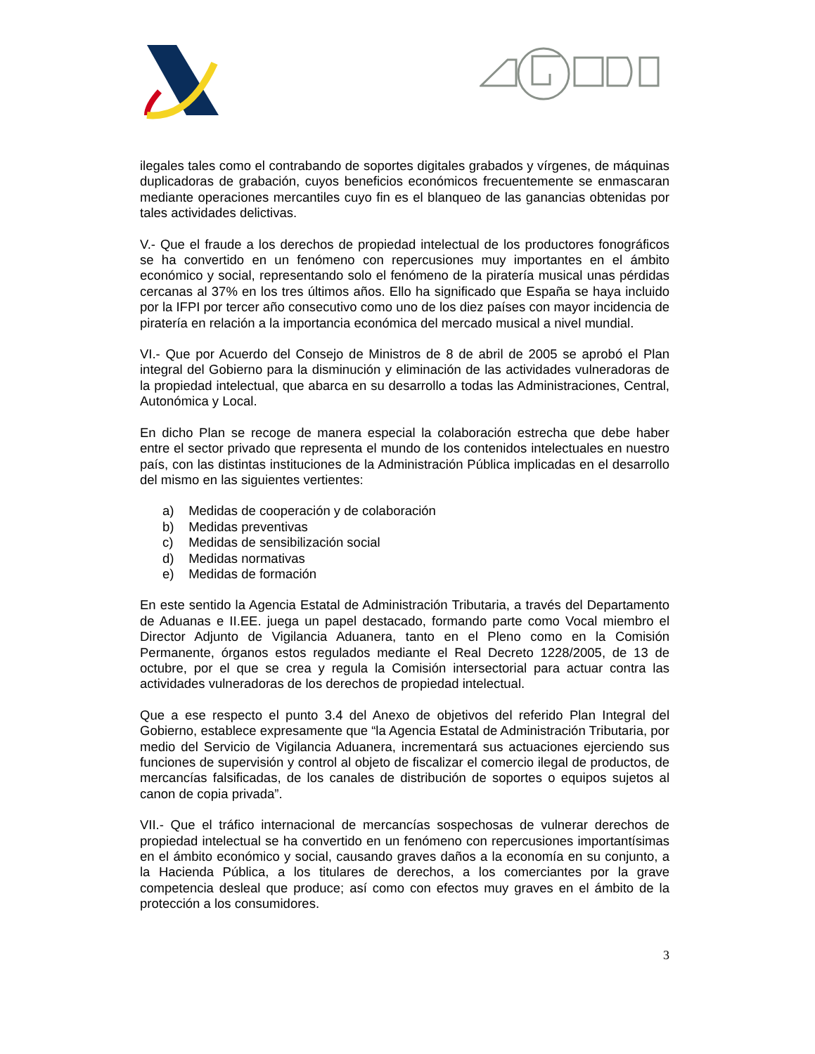ilegales tales como el contrabando de soportes digitales grabados y vírgenes, de máquinas duplicadoras de grabación, cuyos beneficios económicos frecuentemente se enmascaran mediante operaciones mercantiles cuyo fin es el blanqueo de las ganancias obtenidas por tales actividades delictivas.
V.- Que el fraude a los derechos de propiedad intelectual de los productores fonográficos se ha convertido en un fenómeno con repercusiones muy importantes en el ámbito económico y social, representando solo el fenómeno de la piratería musical unas pérdidas cercanas al 37% en los tres últimos años. Ello ha significado que España se haya incluido por la IFPI por tercer año consecutivo como uno de los diez países con mayor incidencia de piratería en relación a la importancia económica del mercado musical a nivel mundial.
VI.- Que por Acuerdo del Consejo de Ministros de 8 de abril de 2005 se aprobó el Plan integral del Gobierno para la disminución y eliminación de las actividades vulneradoras de la propiedad intelectual, que abarca en su desarrollo a todas las Administraciones, Central, Autonómica y Local.
En dicho Plan se recoge de manera especial la colaboración estrecha que debe haber entre el sector privado que representa el mundo de los contenidos intelectuales en nuestro país, con las distintas instituciones de la Administración Pública implicadas en el desarrollo del mismo en las siguientes vertientes:
a) Medidas de cooperación y de colaboración
b) Medidas preventivas
c) Medidas de sensibilización social
d) Medidas normativas
e) Medidas de formación
En este sentido la Agencia Estatal de Administración Tributaria, a través del Departamento de Aduanas e II.EE. juega un papel destacado, formando parte como Vocal miembro el Director Adjunto de Vigilancia Aduanera, tanto en el Pleno como en la Comisión Permanente, órganos estos regulados mediante el Real Decreto 1228/2005, de 13 de octubre, por el que se crea y regula la Comisión intersectorial para actuar contra las actividades vulneradoras de los derechos de propiedad intelectual.
Que a ese respecto el punto 3.4 del Anexo de objetivos del referido Plan Integral del Gobierno, establece expresamente que “la Agencia Estatal de Administración Tributaria, por medio del Servicio de Vigilancia Aduanera, incrementará sus actuaciones ejerciendo sus funciones de supervisión y control al objeto de fiscalizar el comercio ilegal de productos, de mercancías falsificadas, de los canales de distribución de soportes o equipos sujetos al canon de copia privada”.
VII.- Que el tráfico internacional de mercancías sospechosas de vulnerar derechos de propiedad intelectual se ha convertido en un fenómeno con repercusiones importantísimas en el ámbito económico y social, causando graves daños a la economía en su conjunto, a la Hacienda Pública, a los titulares de derechos, a los comerciantes por la grave competencia desleal que produce; así como con efectos muy graves en el ámbito de la protección a los consumidores.
3